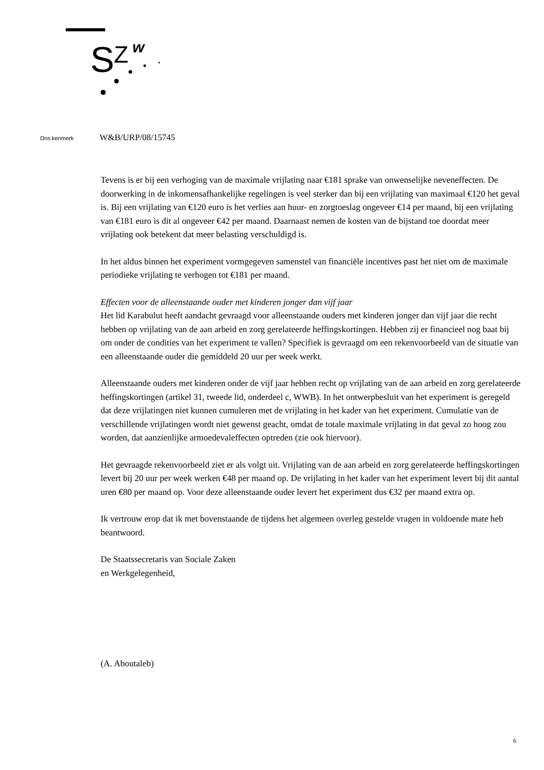S
Z
w
Ons kenmerk W&B/URP/08/15745
Tevens is er bij een verhoging van de maximale vrijlating naar €181 sprake van onwenselijke neveneffecten. De doorwerking in de inkomensafhankelijke regelingen is veel sterker dan bij een vrijlating van maximaal €120 het geval is. Bij een vrijlating van €120 euro is het verlies aan huur- en zorgtoeslag ongeveer €14 per maand, bij een vrijlating van €181 euro is dit al ongeveer €42 per maand. Daarnaast nemen de kosten van de bijstand toe doordat meer vrijlating ook betekent dat meer belasting verschuldigd is.
In het aldus binnen het experiment vormgegeven samenstel van financiële incentives past het niet om de maximale periodieke vrijlating te verhogen tot €181 per maand.
Effecten voor de alleenstaande ouder met kinderen jonger dan vijf jaar
Het lid Karabulut heeft aandacht gevraagd voor alleenstaande ouders met kinderen jonger dan vijf jaar die recht hebben op vrijlating van de aan arbeid en zorg gerelateerde heffingskortingen. Hebben zij er financieel nog baat bij om onder de condities van het experiment te vallen? Specifiek is gevraagd om een rekenvoorbeeld van de situatie van een alleenstaande ouder die gemiddeld 20 uur per week werkt.
Alleenstaande ouders met kinderen onder de vijf jaar hebben recht op vrijlating van de aan arbeid en zorg gerelateerde heffingskortingen (artikel 31, tweede lid, onderdeel c, WWB). In het ontwerpbesluit van het experiment is geregeld dat deze vrijlatingen niet kunnen cumuleren met de vrijlating in het kader van het experiment. Cumulatie van de verschillende vrijlatingen wordt niet gewenst geacht, omdat de totale maximale vrijlating in dat geval zo hoog zou worden, dat aanzienlijke armoedevaleffecten optreden (zie ook hiervoor).
Het gevraagde rekenvoorbeeld ziet er als volgt uit. Vrijlating van de aan arbeid en zorg gerelateerde heffingskortingen levert bij 20 uur per week werken €48 per maand op. De vrijlating in het kader van het experiment levert bij dit aantal uren €80 per maand op. Voor deze alleenstaande ouder levert het experiment dus €32 per maand extra op.
Ik vertrouw erop dat ik met bovenstaande de tijdens het algemeen overleg gestelde vragen in voldoende mate heb beantwoord.
De Staatssecretaris van Sociale Zaken
en Werkgelegenheid,
(A. Aboutaleb)
6